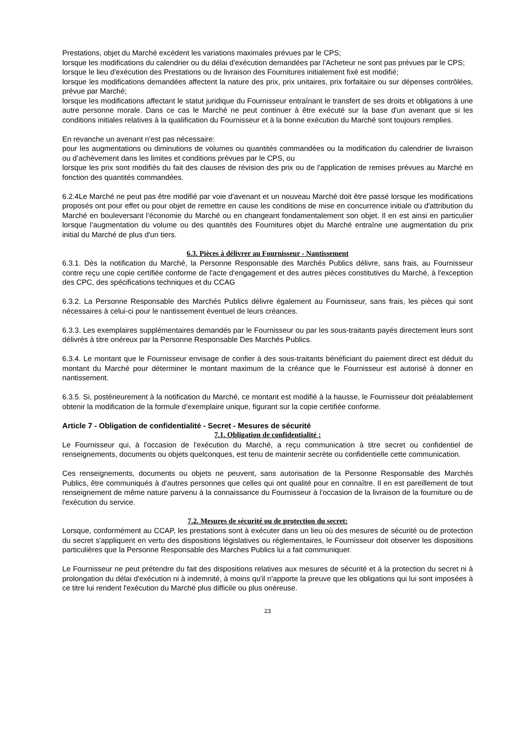Prestations, objet du Marché excédent les variations maximales prévues par le CPS;
lorsque les modifications du calendrier ou du délai d'exécution demandées par l'Acheteur ne sont pas prévues par le CPS;
lorsque le lieu d'exécution des Prestations ou de livraison des Fournitures initialement fixé est modifié;
lorsque les modifications demandées affectent la nature des prix, prix unitaires, prix forfaitaire ou sur dépenses contrôlées, prévue par Marché;
lorsque les modifications affectant le statut juridique du Fournisseur entraînant le transfert de ses droits et obligations à une autre personne morale. Dans ce cas le Marché ne peut continuer à être exécuté sur la base d'un avenant que si les conditions initiales relatives à la qualification du Fournisseur et à la bonne exécution du Marché sont toujours remplies.
En revanche un avenant n'est pas nécessaire:
pour les augmentations ou diminutions de volumes ou quantités commandées ou la modification du calendrier de livraison ou d’achèvement dans les limites et conditions prévues par le CPS, ou
lorsque les prix sont modifiés du fait des clauses de révision des prix ou de l'application de remises prévues au Marché en fonction des quantités commandées.
6.2.4Le Marché ne peut pas être modifié par voie d'avenant et un nouveau Marché doit être passé lorsque les modifications proposés ont pour effet ou pour objet de remettre en cause les conditions de mise en concurrence initiale ou d'attribution du Marché en bouleversant l’économie du Marché ou en changeant fondamentalement son objet. Il en est ainsi en particulier lorsque l’augmentation du volume ou des quantités des Fournitures objet du Marché entraîne une augmentation du prix initial du Marché de plus d'un tiers.
6.3. Pièces à délivrer au Fournisseur - Nantissement
6.3.1. Dès la notification du Marché, la Personne Responsable des Marchés Publics délivre, sans frais, au Fournisseur contre reçu une copie certifiée conforme de l'acte d'engagement et des autres pièces constitutives du Marché, à l'exception des CPC, des spécifications techniques et du CCAG
6.3.2. La Personne Responsable des Marchés Publics délivre également au Fournisseur, sans frais, les pièces qui sont nécessaires à celui-ci pour le nantissement éventuel de leurs créances.
6.3.3. Les exemplaires supplémentaires demandés par le Fournisseur ou par les sous-traitants payés directement leurs sont délivrés à titre onéreux par la Personne Responsable Des Marchés Publics.
6.3.4. Le montant que le Fournisseur envisage de confier à des sous-traitants bénéficiant du paiement direct est déduit du montant du Marché pour déterminer le montant maximum de la créance que le Fournisseur est autorisé à donner en nantissement.
6.3.5. Si, postérieurement à la notification du Marché, ce montant est modifié à la hausse, le Fournisseur doit préalablement obtenir la modification de la formule d’exemplaire unique, figurant sur la copie certifiée conforme.
Article 7 - Obligation de confidentialité - Secret - Mesures de sécurité
7.1. Obligation de confidentialité :
Le Fournisseur qui, à l'occasion de l'exécution du Marché, a reçu communication à titre secret ou confidentiel de renseignements, documents ou objets quelconques, est tenu de maintenir secrète ou confidentielle cette communication.
Ces renseignements, documents ou objets ne peuvent, sans autorisation de la Personne Responsable des Marchés Publics, être communiqués à d'autres personnes que celles qui ont qualité pour en connaître. Il en est pareillement de tout renseignement de même nature parvenu à la connaissance du Fournisseur à l'occasion de la livraison de la fourniture ou de l'exécution du service.
7.2. Mesures de sécurité ou de protection du secret:
Lorsque, conformément au CCAP, les prestations sont à exécuter dans un lieu où des mesures de sécurité ou de protection du secret s'appliquent en vertu des dispositions législatives ou réglementaires, le Fournisseur doit observer les dispositions particulières que la Personne Responsable des Marches Publics lui a fait communiquer.
Le Fournisseur ne peut prétendre du fait des dispositions relatives aux mesures de sécurité et à la protection du secret ni à prolongation du délai d'exécution ni à indemnité, à moins qu'il n'apporte la preuve que les obligations qui lui sont imposées à ce titre lui rendent l'exécution du Marché plus difficile ou plus onéreuse.
23